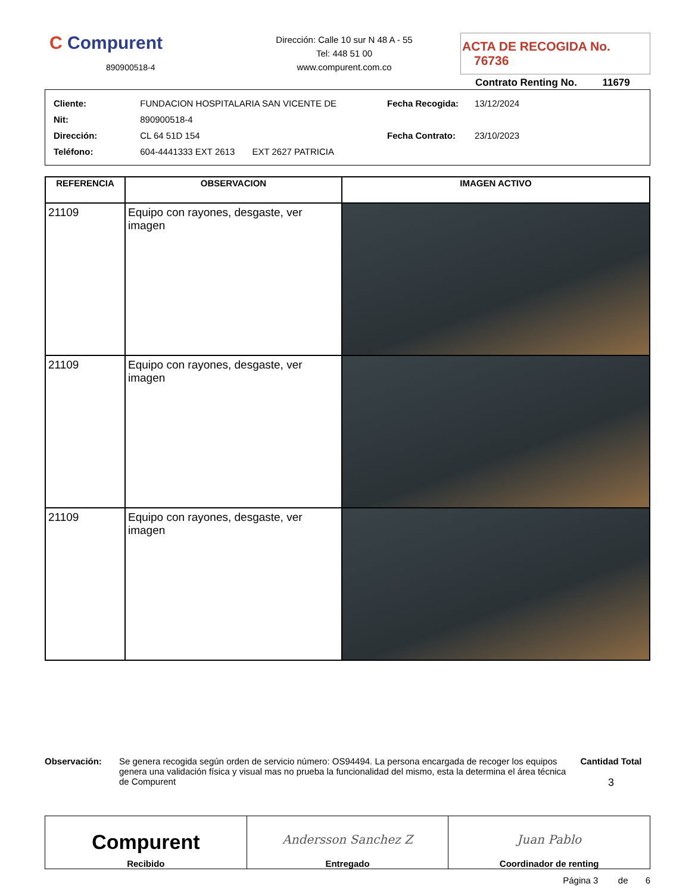C Compurent
890900518-4
Dirección: Calle 10 sur N 48 A - 55
Tel: 448 51 00
www.compurent.com.co
ACTA DE RECOGIDA No. 76736
Contrato Renting No. 11679
| Cliente: | FUNDACION HOSPITALARIA SAN VICENTE DE |
| Nit: | 890900518-4 |
| Dirección: | CL 64 51D 154 |
| Teléfono: | 604-4441333 EXT 2613 EXT 2627 PATRICIA |
| Fecha Recogida: | 13/12/2024 |
| Fecha Contrato: | 23/10/2023 |
| REFERENCIA | OBSERVACION | IMAGEN ACTIVO |
| --- | --- | --- |
| 21109 | Equipo con rayones, desgaste, ver imagen | |
| 21109 | Equipo con rayones, desgaste, ver imagen | |
| 21109 | Equipo con rayones, desgaste, ver imagen | |
Observación: Se genera recogida según orden de servicio número: OS94494. La persona encargada de recoger los equipos genera una validación física y visual mas no prueba la funcionalidad del mismo, esta la determina el área técnica de Compurent
Cantidad Total
3
Compurent
Recibido
Andersson Sanchez Z
Entregado
Juan Pablo
Coordinador de renting
Página 3 de 6